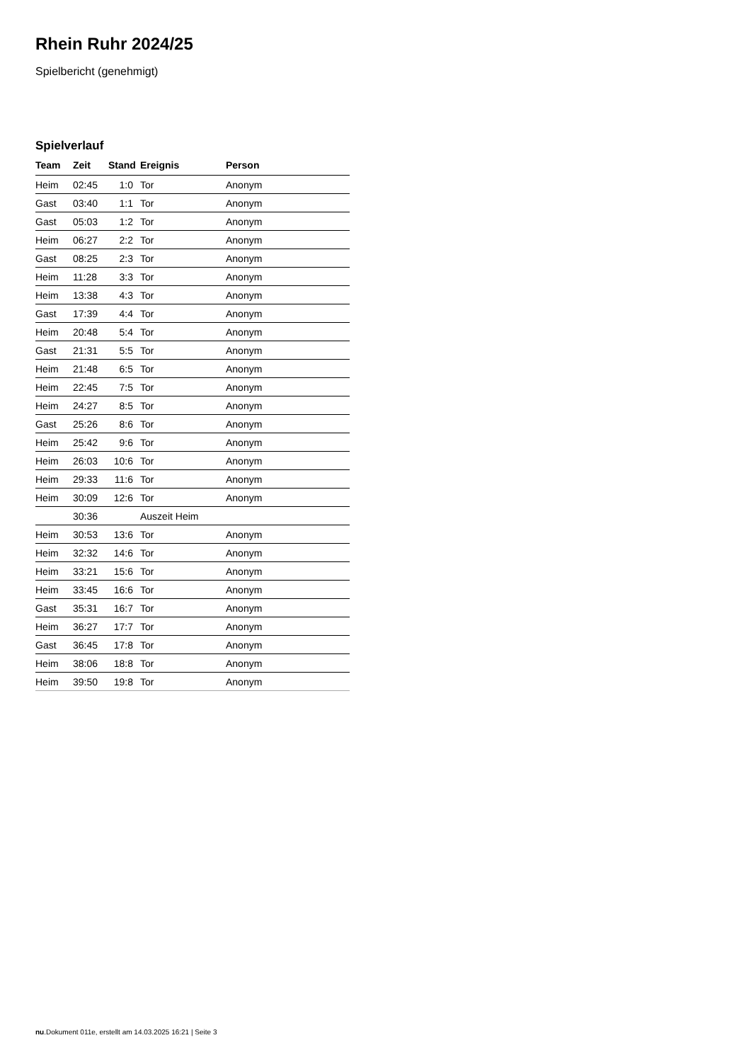Rhein Ruhr 2024/25
Spielbericht (genehmigt)
Spielverlauf
| Team | Zeit | Stand | Ereignis | Person |
| --- | --- | --- | --- | --- |
| Heim | 02:45 | 1:0 | Tor | Anonym |
| Gast | 03:40 | 1:1 | Tor | Anonym |
| Gast | 05:03 | 1:2 | Tor | Anonym |
| Heim | 06:27 | 2:2 | Tor | Anonym |
| Gast | 08:25 | 2:3 | Tor | Anonym |
| Heim | 11:28 | 3:3 | Tor | Anonym |
| Heim | 13:38 | 4:3 | Tor | Anonym |
| Gast | 17:39 | 4:4 | Tor | Anonym |
| Heim | 20:48 | 5:4 | Tor | Anonym |
| Gast | 21:31 | 5:5 | Tor | Anonym |
| Heim | 21:48 | 6:5 | Tor | Anonym |
| Heim | 22:45 | 7:5 | Tor | Anonym |
| Heim | 24:27 | 8:5 | Tor | Anonym |
| Gast | 25:26 | 8:6 | Tor | Anonym |
| Heim | 25:42 | 9:6 | Tor | Anonym |
| Heim | 26:03 | 10:6 | Tor | Anonym |
| Heim | 29:33 | 11:6 | Tor | Anonym |
| Heim | 30:09 | 12:6 | Tor | Anonym |
| | 30:36 | | Auszeit Heim | |
| Heim | 30:53 | 13:6 | Tor | Anonym |
| Heim | 32:32 | 14:6 | Tor | Anonym |
| Heim | 33:21 | 15:6 | Tor | Anonym |
| Heim | 33:45 | 16:6 | Tor | Anonym |
| Gast | 35:31 | 16:7 | Tor | Anonym |
| Heim | 36:27 | 17:7 | Tor | Anonym |
| Gast | 36:45 | 17:8 | Tor | Anonym |
| Heim | 38:06 | 18:8 | Tor | Anonym |
| Heim | 39:50 | 19:8 | Tor | Anonym |
nu.Dokument 011e, erstellt am 14.03.2025 16:21 | Seite 3